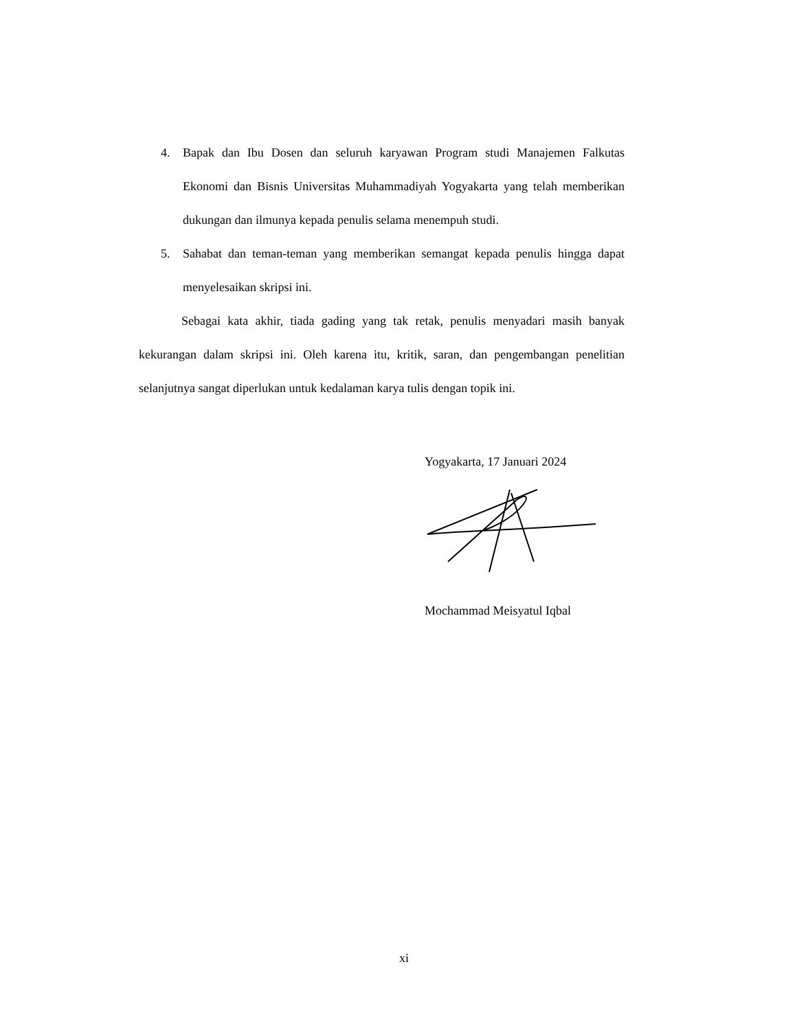4. Bapak dan Ibu Dosen dan seluruh karyawan Program studi Manajemen Falkutas Ekonomi dan Bisnis Universitas Muhammadiyah Yogyakarta yang telah memberikan dukungan dan ilmunya kepada penulis selama menempuh studi.
5. Sahabat dan teman-teman yang memberikan semangat kepada penulis hingga dapat menyelesaikan skripsi ini.
Sebagai kata akhir, tiada gading yang tak retak, penulis menyadari masih banyak kekurangan dalam skripsi ini. Oleh karena itu, kritik, saran, dan pengembangan penelitian selanjutnya sangat diperlukan untuk kedalaman karya tulis dengan topik ini.
Yogyakarta, 17 Januari 2024
Mochammad Meisyatul Iqbal
xi